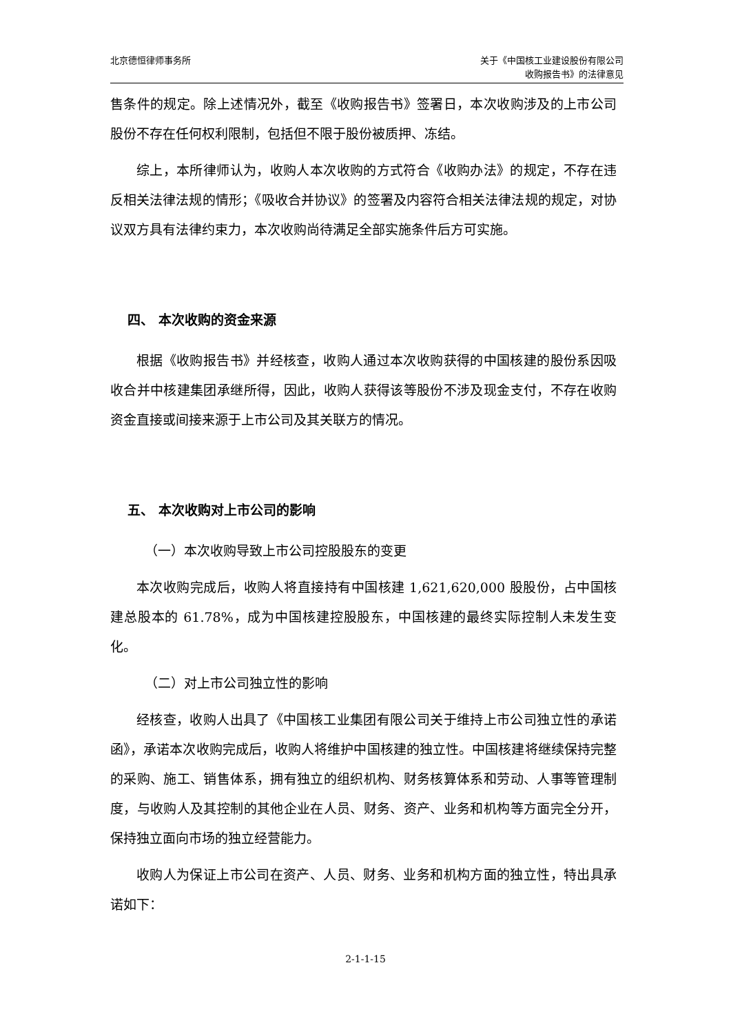北京德恒律师事务所 关于《中国核工业建设股份有限公司
收购报告书》的法律意见
售条件的规定。除上述情况外，截至《收购报告书》签署日，本次收购涉及的上市公司股份不存在任何权利限制，包括但不限于股份被质押、冻结。
综上，本所律师认为，收购人本次收购的方式符合《收购办法》的规定，不存在违反相关法律法规的情形；《吸收合并协议》的签署及内容符合相关法律法规的规定，对协议双方具有法律约束力，本次收购尚待满足全部实施条件后方可实施。
四、 本次收购的资金来源
根据《收购报告书》并经核查，收购人通过本次收购获得的中国核建的股份系因吸收合并中核建集团承继所得，因此，收购人获得该等股份不涉及现金支付，不存在收购资金直接或间接来源于上市公司及其关联方的情况。
五、 本次收购对上市公司的影响
（一）本次收购导致上市公司控股股东的变更
本次收购完成后，收购人将直接持有中国核建 1,621,620,000 股股份，占中国核建总股本的 61.78%，成为中国核建控股股东，中国核建的最终实际控制人未发生变化。
（二）对上市公司独立性的影响
经核查，收购人出具了《中国核工业集团有限公司关于维持上市公司独立性的承诺函》，承诺本次收购完成后，收购人将维护中国核建的独立性。中国核建将继续保持完整的采购、施工、销售体系，拥有独立的组织机构、财务核算体系和劳动、人事等管理制度，与收购人及其控制的其他企业在人员、财务、资产、业务和机构等方面完全分开，保持独立面向市场的独立经营能力。
收购人为保证上市公司在资产、人员、财务、业务和机构方面的独立性，特出具承诺如下：
2-1-1-15